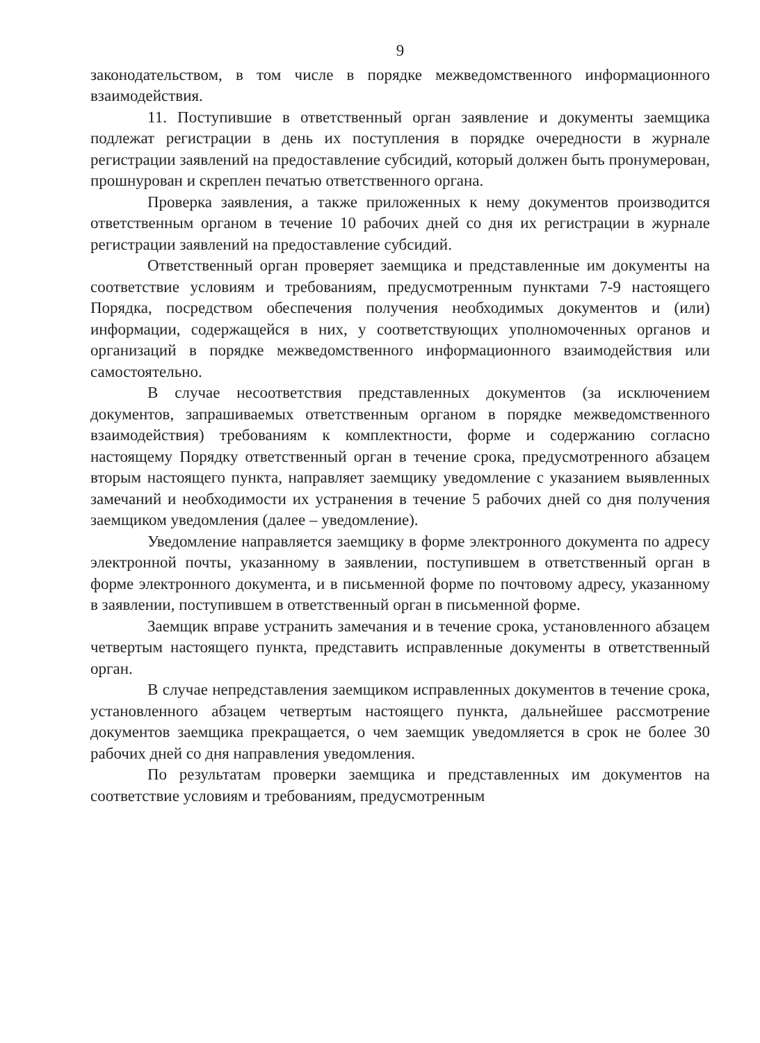9
законодательством, в том числе в порядке межведомственного информационного взаимодействия.
11. Поступившие в ответственный орган заявление и документы заемщика подлежат регистрации в день их поступления в порядке очередности в журнале регистрации заявлений на предоставление субсидий, который должен быть пронумерован, прошнурован и скреплен печатью ответственного органа.
Проверка заявления, а также приложенных к нему документов производится ответственным органом в течение 10 рабочих дней со дня их регистрации в журнале регистрации заявлений на предоставление субсидий.
Ответственный орган проверяет заемщика и представленные им документы на соответствие условиям и требованиям, предусмотренным пунктами 7-9 настоящего Порядка, посредством обеспечения получения необходимых документов и (или) информации, содержащейся в них, у соответствующих уполномоченных органов и организаций в порядке межведомственного информационного взаимодействия или самостоятельно.
В случае несоответствия представленных документов (за исключением документов, запрашиваемых ответственным органом в порядке межведомственного взаимодействия) требованиям к комплектности, форме и содержанию согласно настоящему Порядку ответственный орган в течение срока, предусмотренного абзацем вторым настоящего пункта, направляет заемщику уведомление с указанием выявленных замечаний и необходимости их устранения в течение 5 рабочих дней со дня получения заемщиком уведомления (далее – уведомление).
Уведомление направляется заемщику в форме электронного документа по адресу электронной почты, указанному в заявлении, поступившем в ответственный орган в форме электронного документа, и в письменной форме по почтовому адресу, указанному в заявлении, поступившем в ответственный орган в письменной форме.
Заемщик вправе устранить замечания и в течение срока, установленного абзацем четвертым настоящего пункта, представить исправленные документы в ответственный орган.
В случае непредставления заемщиком исправленных документов в течение срока, установленного абзацем четвертым настоящего пункта, дальнейшее рассмотрение документов заемщика прекращается, о чем заемщик уведомляется в срок не более 30 рабочих дней со дня направления уведомления.
По результатам проверки заемщика и представленных им документов на соответствие условиям и требованиям, предусмотренным